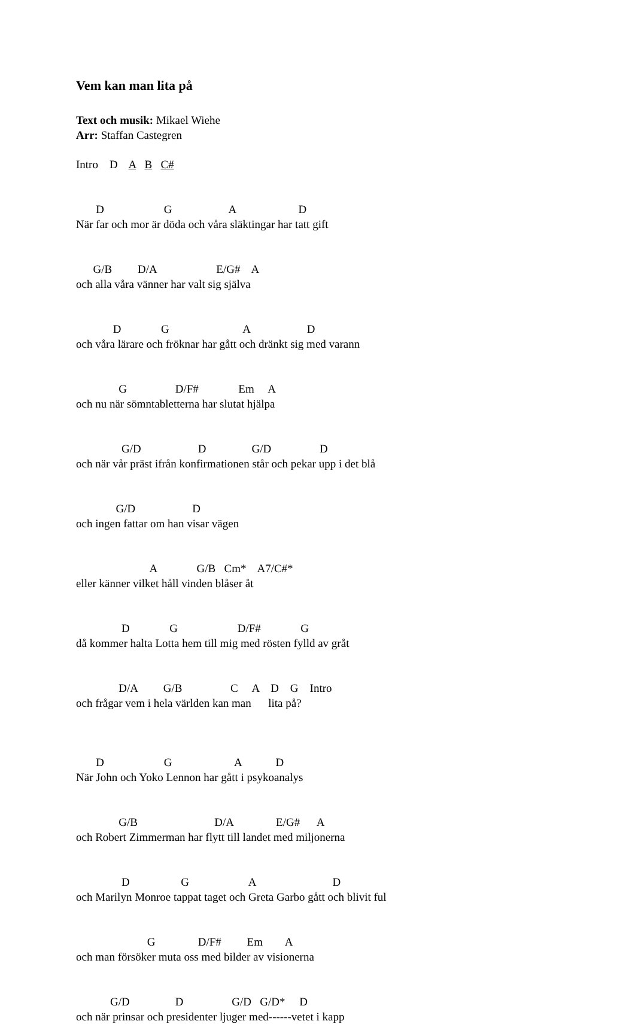Vem kan man lita på
Text och musik: Mikael Wiehe
Arr: Staffan Castegren
Intro D A B C#
D G A D
När far och mor är döda och våra släktingar har tatt gift
G/B D/A E/G# A
och alla våra vänner har valt sig själva
D G A D
och våra lärare och fröknar har gått och dränkt sig med varann
G D/F# Em A
och nu när sömntabletterna har slutat hjälpa
G/D D G/D D
och när vår präst ifrån konfirmationen står och pekar upp i det blå
G/D D
och ingen fattar om han visar vägen
A G/B Cm* A7/C#*
eller känner vilket håll vinden blåser åt
D G D/F# G
då kommer halta Lotta hem till mig med rösten fylld av gråt
D/A G/B C A D G Intro
och frågar vem i hela världen kan man lita på?
D G A D
När John och Yoko Lennon har gått i psykoanalys
G/B D/A E/G# A
och Robert Zimmerman har flytt till landet med miljonerna
D G A D
och Marilyn Monroe tappat taget och Greta Garbo gått och blivit ful
G D/F# Em A
och man försöker muta oss med bilder av visionerna
G/D D G/D G/D* D
och när prinsar och presidenter ljuger med------vetet i kapp